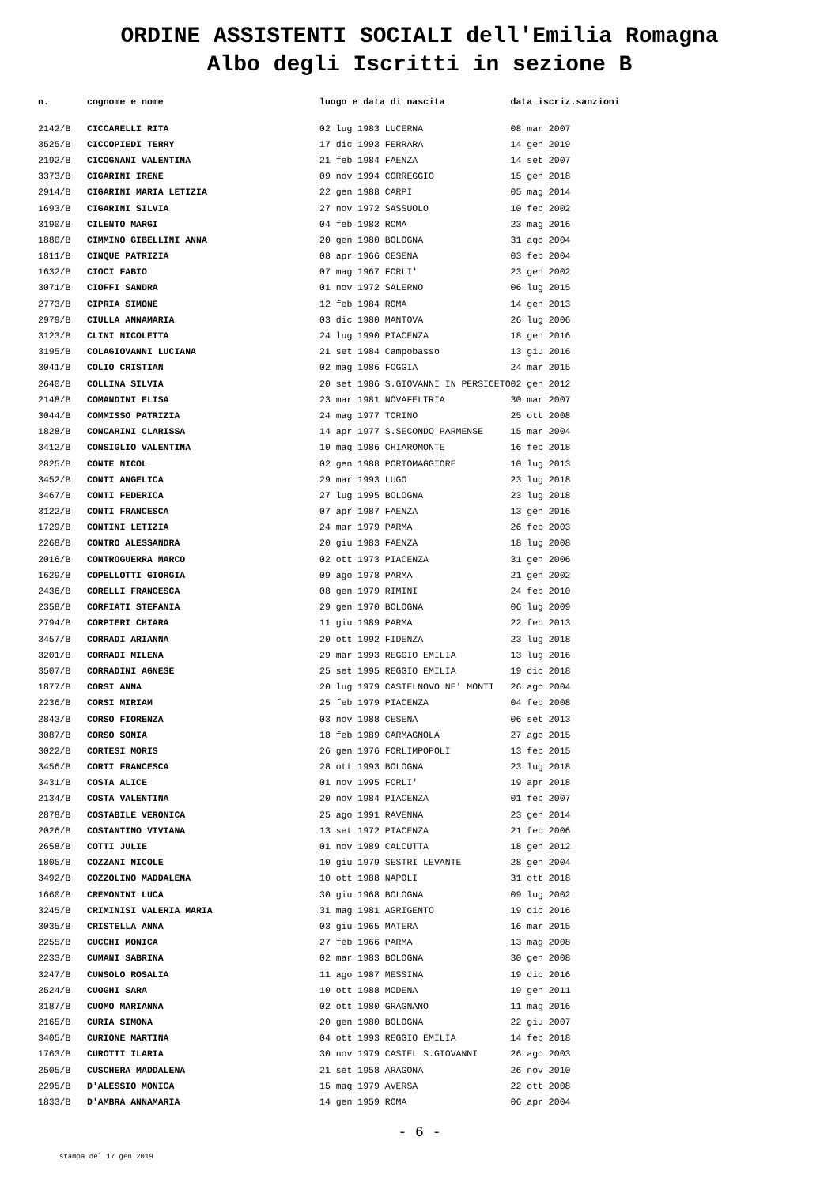ORDINE ASSISTENTI SOCIALI dell'Emilia Romagna
Albo degli Iscritti in sezione B
| n. | cognome e nome | luogo e data di nascita | data iscriz. | sanzioni |
| --- | --- | --- | --- | --- |
| 2142/B | CICCARELLI RITA | 02 lug 1983 LUCERNA | 08 mar 2007 | |
| 3525/B | CICCOPIEDI TERRY | 17 dic 1993 FERRARA | 14 gen 2019 | |
| 2192/B | CICOGNANI VALENTINA | 21 feb 1984 FAENZA | 14 set 2007 | |
| 3373/B | CIGARINI IRENE | 09 nov 1994 CORREGGIO | 15 gen 2018 | |
| 2914/B | CIGARINI MARIA LETIZIA | 22 gen 1988 CARPI | 05 mag 2014 | |
| 1693/B | CIGARINI SILVIA | 27 nov 1972 SASSUOLO | 10 feb 2002 | |
| 3190/B | CILENTO MARGI | 04 feb 1983 ROMA | 23 mag 2016 | |
| 1880/B | CIMMINO GIBELLINI ANNA | 20 gen 1980 BOLOGNA | 31 ago 2004 | |
| 1811/B | CINQUE PATRIZIA | 08 apr 1966 CESENA | 03 feb 2004 | |
| 1632/B | CIOCI FABIO | 07 mag 1967 FORLI' | 23 gen 2002 | |
| 3071/B | CIOFFI SANDRA | 01 nov 1972 SALERNO | 06 lug 2015 | |
| 2773/B | CIPRIA SIMONE | 12 feb 1984 ROMA | 14 gen 2013 | |
| 2979/B | CIULLA ANNAMARIA | 03 dic 1980 MANTOVA | 26 lug 2006 | |
| 3123/B | CLINI NICOLETTA | 24 lug 1990 PIACENZA | 18 gen 2016 | |
| 3195/B | COLAGIOVANNI LUCIANA | 21 set 1984 Campobasso | 13 giu 2016 | |
| 3041/B | COLIO CRISTIAN | 02 mag 1986 FOGGIA | 24 mar 2015 | |
| 2640/B | COLLINA SILVIA | 20 set 1986 S.GIOVANNI IN PERSICETO | 02 gen 2012 | |
| 2148/B | COMANDINI ELISA | 23 mar 1981 NOVAFELTRIA | 30 mar 2007 | |
| 3044/B | COMMISSO PATRIZIA | 24 mag 1977 TORINO | 25 ott 2008 | |
| 1828/B | CONCARINI CLARISSA | 14 apr 1977 S.SECONDO PARMENSE | 15 mar 2004 | |
| 3412/B | CONSIGLIO VALENTINA | 10 mag 1986 CHIAROMONTE | 16 feb 2018 | |
| 2825/B | CONTE NICOL | 02 gen 1988 PORTOMAGGIORE | 10 lug 2013 | |
| 3452/B | CONTI ANGELICA | 29 mar 1993 LUGO | 23 lug 2018 | |
| 3467/B | CONTI FEDERICA | 27 lug 1995 BOLOGNA | 23 lug 2018 | |
| 3122/B | CONTI FRANCESCA | 07 apr 1987 FAENZA | 13 gen 2016 | |
| 1729/B | CONTINI LETIZIA | 24 mar 1979 PARMA | 26 feb 2003 | |
| 2268/B | CONTRO ALESSANDRA | 20 giu 1983 FAENZA | 18 lug 2008 | |
| 2016/B | CONTROGUERRA MARCO | 02 ott 1973 PIACENZA | 31 gen 2006 | |
| 1629/B | COPELLOTTI GIORGIA | 09 ago 1978 PARMA | 21 gen 2002 | |
| 2436/B | CORELLI FRANCESCA | 08 gen 1979 RIMINI | 24 feb 2010 | |
| 2358/B | CORFIATI STEFANIA | 29 gen 1970 BOLOGNA | 06 lug 2009 | |
| 2794/B | CORPIERI CHIARA | 11 giu 1989 PARMA | 22 feb 2013 | |
| 3457/B | CORRADI ARIANNA | 20 ott 1992 FIDENZA | 23 lug 2018 | |
| 3201/B | CORRADI MILENA | 29 mar 1993 REGGIO EMILIA | 13 lug 2016 | |
| 3507/B | CORRADINI AGNESE | 25 set 1995 REGGIO EMILIA | 19 dic 2018 | |
| 1877/B | CORSI ANNA | 20 lug 1979 CASTELNOVO NE' MONTI | 26 ago 2004 | |
| 2236/B | CORSI MIRIAM | 25 feb 1979 PIACENZA | 04 feb 2008 | |
| 2843/B | CORSO FIORENZA | 03 nov 1988 CESENA | 06 set 2013 | |
| 3087/B | CORSO SONIA | 18 feb 1989 CARMAGNOLA | 27 ago 2015 | |
| 3022/B | CORTESI MORIS | 26 gen 1976 FORLIMPOPOLI | 13 feb 2015 | |
| 3456/B | CORTI FRANCESCA | 28 ott 1993 BOLOGNA | 23 lug 2018 | |
| 3431/B | COSTA ALICE | 01 nov 1995 FORLI' | 19 apr 2018 | |
| 2134/B | COSTA VALENTINA | 20 nov 1984 PIACENZA | 01 feb 2007 | |
| 2878/B | COSTABILE VERONICA | 25 ago 1991 RAVENNA | 23 gen 2014 | |
| 2026/B | COSTANTINO VIVIANA | 13 set 1972 PIACENZA | 21 feb 2006 | |
| 2658/B | COTTI JULIE | 01 nov 1989 CALCUTTA | 18 gen 2012 | |
| 1805/B | COZZANI NICOLE | 10 giu 1979 SESTRI LEVANTE | 28 gen 2004 | |
| 3492/B | COZZOLINO MADDALENA | 10 ott 1988 NAPOLI | 31 ott 2018 | |
| 1660/B | CREMONINI LUCA | 30 giu 1968 BOLOGNA | 09 lug 2002 | |
| 3245/B | CRIMINISI VALERIA MARIA | 31 mag 1981 AGRIGENTO | 19 dic 2016 | |
| 3035/B | CRISTELLA ANNA | 03 giu 1965 MATERA | 16 mar 2015 | |
| 2255/B | CUCCHI MONICA | 27 feb 1966 PARMA | 13 mag 2008 | |
| 2233/B | CUMANI SABRINA | 02 mar 1983 BOLOGNA | 30 gen 2008 | |
| 3247/B | CUNSOLO ROSALIA | 11 ago 1987 MESSINA | 19 dic 2016 | |
| 2524/B | CUOGHI SARA | 10 ott 1988 MODENA | 19 gen 2011 | |
| 3187/B | CUOMO MARIANNA | 02 ott 1980 GRAGNANO | 11 mag 2016 | |
| 2165/B | CURIA SIMONA | 20 gen 1980 BOLOGNA | 22 giu 2007 | |
| 3405/B | CURIONE MARTINA | 04 ott 1993 REGGIO EMILIA | 14 feb 2018 | |
| 1763/B | CUROTTI ILARIA | 30 nov 1979 CASTEL S.GIOVANNI | 26 ago 2003 | |
| 2505/B | CUSCHERA MADDALENA | 21 set 1958 ARAGONA | 26 nov 2010 | |
| 2295/B | D'ALESSIO MONICA | 15 mag 1979 AVERSA | 22 ott 2008 | |
| 1833/B | D'AMBRA ANNAMARIA | 14 gen 1959 ROMA | 06 apr 2004 | |
- 6 -
stampa del 17 gen 2019